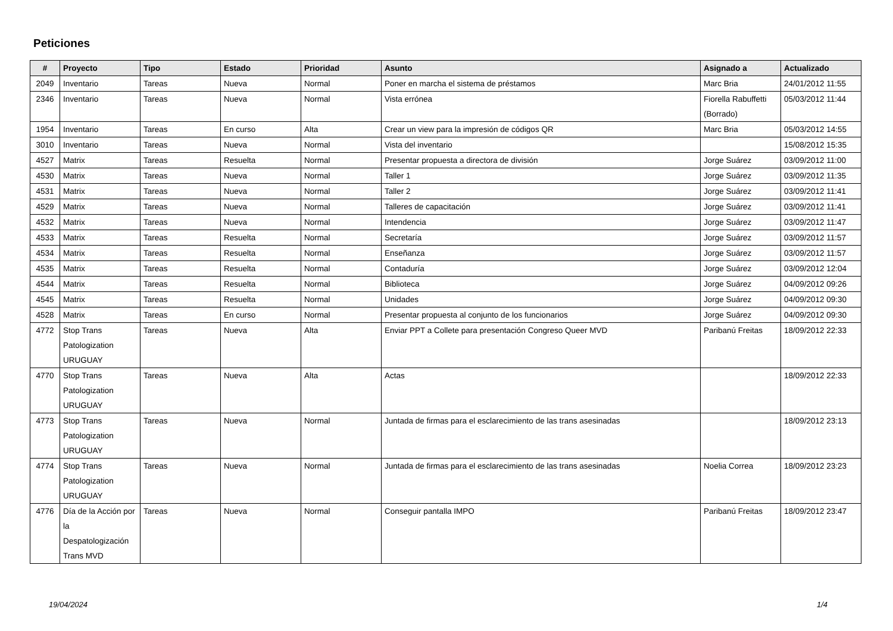Peticiones
| # | Proyecto | Tipo | Estado | Prioridad | Asunto | Asignado a | Actualizado |
| --- | --- | --- | --- | --- | --- | --- | --- |
| 2049 | Inventario | Tareas | Nueva | Normal | Poner en marcha el sistema de préstamos | Marc Bria | 24/01/2012 11:55 |
| 2346 | Inventario | Tareas | Nueva | Normal | Vista errónea | Fiorella Rabuffetti (Borrado) | 05/03/2012 11:44 |
| 1954 | Inventario | Tareas | En curso | Alta | Crear un view para la impresión de códigos QR | Marc Bria | 05/03/2012 14:55 |
| 3010 | Inventario | Tareas | Nueva | Normal | Vista del inventario | | 15/08/2012 15:35 |
| 4527 | Matrix | Tareas | Resuelta | Normal | Presentar propuesta a directora de división | Jorge Suárez | 03/09/2012 11:00 |
| 4530 | Matrix | Tareas | Nueva | Normal | Taller 1 | Jorge Suárez | 03/09/2012 11:35 |
| 4531 | Matrix | Tareas | Nueva | Normal | Taller 2 | Jorge Suárez | 03/09/2012 11:41 |
| 4529 | Matrix | Tareas | Nueva | Normal | Talleres de capacitación | Jorge Suárez | 03/09/2012 11:41 |
| 4532 | Matrix | Tareas | Nueva | Normal | Intendencia | Jorge Suárez | 03/09/2012 11:47 |
| 4533 | Matrix | Tareas | Resuelta | Normal | Secretaría | Jorge Suárez | 03/09/2012 11:57 |
| 4534 | Matrix | Tareas | Resuelta | Normal | Enseñanza | Jorge Suárez | 03/09/2012 11:57 |
| 4535 | Matrix | Tareas | Resuelta | Normal | Contaduría | Jorge Suárez | 03/09/2012 12:04 |
| 4544 | Matrix | Tareas | Resuelta | Normal | Biblioteca | Jorge Suárez | 04/09/2012 09:26 |
| 4545 | Matrix | Tareas | Resuelta | Normal | Unidades | Jorge Suárez | 04/09/2012 09:30 |
| 4528 | Matrix | Tareas | En curso | Normal | Presentar propuesta al conjunto de los funcionarios | Jorge Suárez | 04/09/2012 09:30 |
| 4772 | Stop Trans Patologization URUGUAY | Tareas | Nueva | Alta | Enviar PPT a Collete para presentación Congreso Queer MVD | Paribanú Freitas | 18/09/2012 22:33 |
| 4770 | Stop Trans Patologization URUGUAY | Tareas | Nueva | Alta | Actas | | 18/09/2012 22:33 |
| 4773 | Stop Trans Patologization URUGUAY | Tareas | Nueva | Normal | Juntada de firmas para el esclarecimiento de las trans asesinadas | | 18/09/2012 23:13 |
| 4774 | Stop Trans Patologization URUGUAY | Tareas | Nueva | Normal | Juntada de firmas para el esclarecimiento de las trans asesinadas | Noelia Correa | 18/09/2012 23:23 |
| 4776 | Día de la Acción por la Despatologización Trans MVD | Tareas | Nueva | Normal | Conseguir pantalla IMPO | Paribanú Freitas | 18/09/2012 23:47 |
19/04/2024 1/4